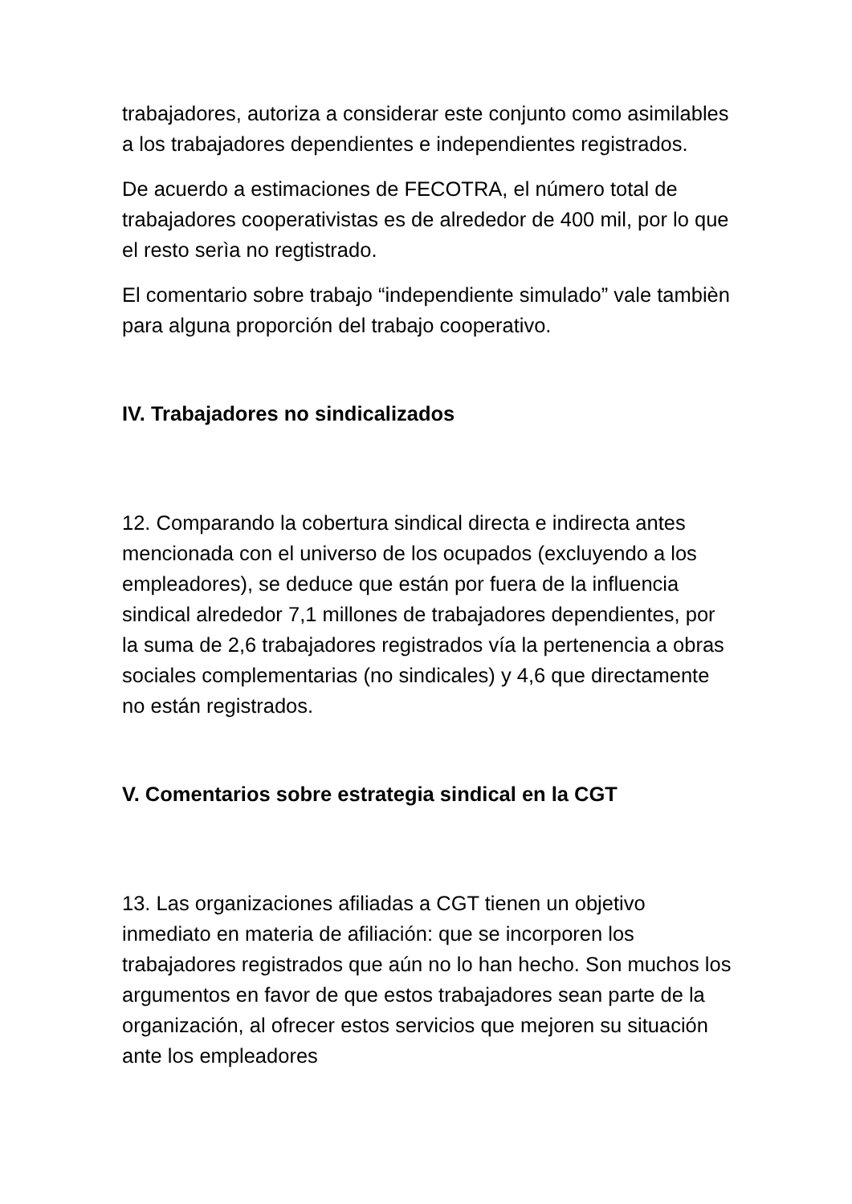trabajadores, autoriza a considerar este conjunto como asimilables a los trabajadores dependientes e independientes registrados.
De acuerdo a estimaciones de FECOTRA, el número total de trabajadores cooperativistas es de alrededor de 400 mil, por lo que el resto serìa no regtistrado.
El comentario sobre trabajo “independiente simulado” vale tambièn para alguna proporción del trabajo cooperativo.
IV. Trabajadores no sindicalizados
12. Comparando la cobertura sindical directa e indirecta antes mencionada con el universo de los ocupados (excluyendo a los empleadores), se deduce que están por fuera de la influencia sindical alrededor 7,1 millones de trabajadores dependientes, por la suma de 2,6 trabajadores registrados vía la pertenencia a obras sociales complementarias (no sindicales) y 4,6 que directamente no están registrados.
V. Comentarios sobre estrategia sindical en la CGT
13. Las organizaciones afiliadas a CGT tienen un objetivo inmediato en materia de afiliación: que se incorporen los trabajadores registrados que aún no lo han hecho. Son muchos los argumentos en favor de que estos trabajadores sean parte de la organización, al ofrecer estos servicios que mejoren su situación ante los empleadores